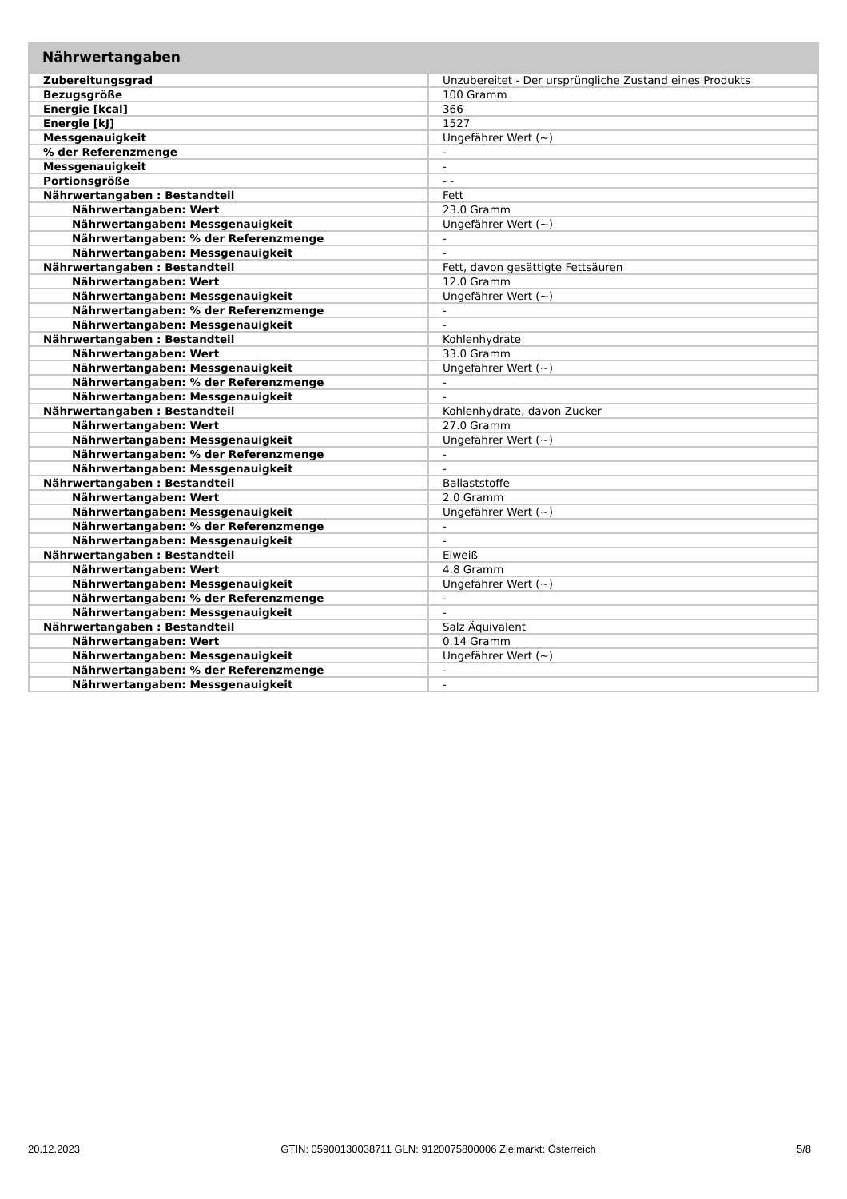Nährwertangaben
| Zubereitungsgrad | Unzubereitet - Der ursprüngliche Zustand eines Produkts |
| Bezugsgröße | 100 Gramm |
| Energie [kcal] | 366 |
| Energie [kJ] | 1527 |
| Messgenauigkeit | Ungefährer Wert (~) |
| % der Referenzmenge | - |
| Messgenauigkeit | - |
| Portionsgröße | - - |
| Nährwertangaben : Bestandteil | Fett |
| Nährwertangaben: Wert | 23.0 Gramm |
| Nährwertangaben: Messgenauigkeit | Ungefährer Wert (~) |
| Nährwertangaben: % der Referenzmenge | - |
| Nährwertangaben: Messgenauigkeit | - |
| Nährwertangaben : Bestandteil | Fett, davon gesättigte Fettsäuren |
| Nährwertangaben: Wert | 12.0 Gramm |
| Nährwertangaben: Messgenauigkeit | Ungefährer Wert (~) |
| Nährwertangaben: % der Referenzmenge | - |
| Nährwertangaben: Messgenauigkeit | - |
| Nährwertangaben : Bestandteil | Kohlenhydrate |
| Nährwertangaben: Wert | 33.0 Gramm |
| Nährwertangaben: Messgenauigkeit | Ungefährer Wert (~) |
| Nährwertangaben: % der Referenzmenge | - |
| Nährwertangaben: Messgenauigkeit | - |
| Nährwertangaben : Bestandteil | Kohlenhydrate, davon Zucker |
| Nährwertangaben: Wert | 27.0 Gramm |
| Nährwertangaben: Messgenauigkeit | Ungefährer Wert (~) |
| Nährwertangaben: % der Referenzmenge | - |
| Nährwertangaben: Messgenauigkeit | - |
| Nährwertangaben : Bestandteil | Ballaststoffe |
| Nährwertangaben: Wert | 2.0 Gramm |
| Nährwertangaben: Messgenauigkeit | Ungefährer Wert (~) |
| Nährwertangaben: % der Referenzmenge | - |
| Nährwertangaben: Messgenauigkeit | - |
| Nährwertangaben : Bestandteil | Eiweiß |
| Nährwertangaben: Wert | 4.8 Gramm |
| Nährwertangaben: Messgenauigkeit | Ungefährer Wert (~) |
| Nährwertangaben: % der Referenzmenge | - |
| Nährwertangaben: Messgenauigkeit | - |
| Nährwertangaben : Bestandteil | Salz Äquivalent |
| Nährwertangaben: Wert | 0.14 Gramm |
| Nährwertangaben: Messgenauigkeit | Ungefährer Wert (~) |
| Nährwertangaben: % der Referenzmenge | - |
| Nährwertangaben: Messgenauigkeit | - |
20.12.2023 GTIN: 05900130038711 GLN: 9120075800006 Zielmarkt: Österreich 5/8